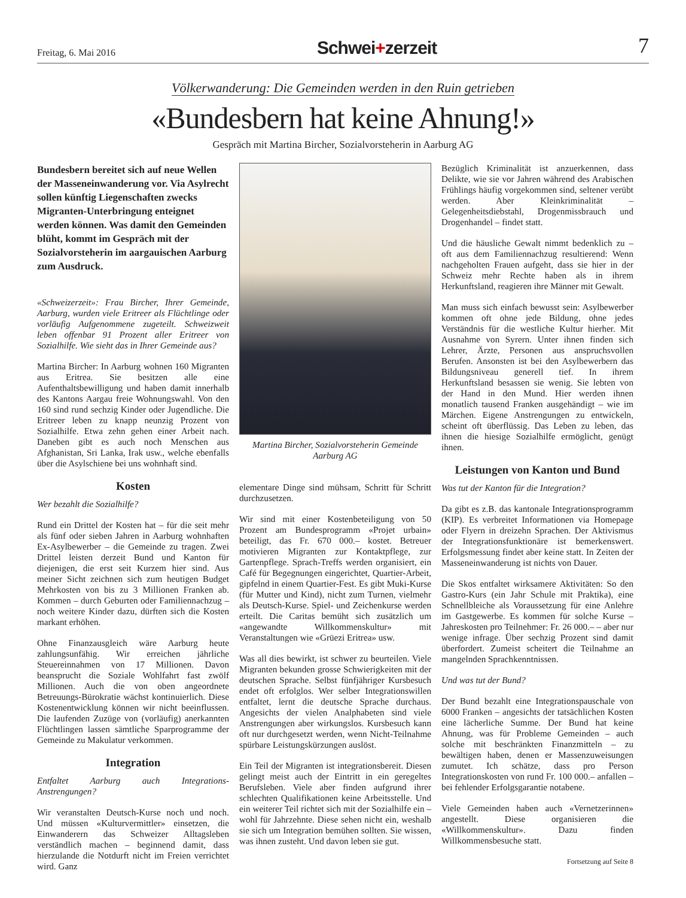Freitag, 6. Mai 2016
Schwei+zerzeit
7
Völkerwanderung: Die Gemeinden werden in den Ruin getrieben
«Bundesbern hat keine Ahnung!»
Gespräch mit Martina Bircher, Sozialvorsteherin in Aarburg AG
Bundesbern bereitet sich auf neue Wellen der Masseneinwanderung vor. Via Asylrecht sollen künftig Liegenschaften zwecks Migranten-Unterbringung enteignet werden können. Was damit den Gemeinden blüht, kommt im Gespräch mit der Sozialvorsteherin im aargauischen Aarburg zum Ausdruck.
«Schweizerzeit»: Frau Bircher, Ihrer Gemeinde, Aarburg, wurden viele Eritreer als Flüchtlinge oder vorläufig Aufgenommene zugeteilt. Schweizweit leben offenbar 91 Prozent aller Eritreer von Sozialhilfe. Wie sieht das in Ihrer Gemeinde aus?
Martina Bircher: In Aarburg wohnen 160 Migranten aus Eritrea. Sie besitzen alle eine Aufenthaltsbewilligung und haben damit innerhalb des Kantons Aargau freie Wohnungswahl. Von den 160 sind rund sechzig Kinder oder Jugendliche. Die Eritreer leben zu knapp neunzig Prozent von Sozialhilfe. Etwa zehn gehen einer Arbeit nach. Daneben gibt es auch noch Menschen aus Afghanistan, Sri Lanka, Irak usw., welche ebenfalls über die Asylschiene bei uns wohnhaft sind.
Kosten
Wer bezahlt die Sozialhilfe?
Rund ein Drittel der Kosten hat – für die seit mehr als fünf oder sieben Jahren in Aarburg wohnhaften Ex-Asylbewerber – die Gemeinde zu tragen. Zwei Drittel leisten derzeit Bund und Kanton für diejenigen, die erst seit Kurzem hier sind. Aus meiner Sicht zeichnen sich zum heutigen Budget Mehrkosten von bis zu 3 Millionen Franken ab. Kommen – durch Geburten oder Familiennachzug – noch weitere Kinder dazu, dürften sich die Kosten markant erhöhen.
Ohne Finanzausgleich wäre Aarburg heute zahlungsunfähig. Wir erreichen jährliche Steuereinnahmen von 17 Millionen. Davon beansprucht die Soziale Wohlfahrt fast zwölf Millionen. Auch die von oben angeordnete Betreuungs-Bürokratie wächst kontinuierlich. Diese Kostenentwicklung können wir nicht beeinflussen. Die laufenden Zuzüge von (vorläufig) anerkannten Flüchtlingen lassen sämtliche Sparprogramme der Gemeinde zu Makulatur verkommen.
Integration
Entfaltet Aarburg auch Integrations-Anstrengungen?
Wir veranstalten Deutsch-Kurse noch und noch. Und müssen «Kulturvermittler» einsetzen, die Einwanderern das Schweizer Alltagsleben verständlich machen – beginnend damit, dass hierzulande die Notdurft nicht im Freien verrichtet wird. Ganz
Martina Bircher, Sozialvorsteherin Gemeinde Aarburg AG
elementare Dinge sind mühsam, Schritt für Schritt durchzusetzen.
Wir sind mit einer Kostenbeteiligung von 50 Prozent am Bundesprogramm «Projet urbain» beteiligt, das Fr. 670 000.– kostet. Betreuer motivieren Migranten zur Kontaktpflege, zur Gartenpflege. Sprach-Treffs werden organisiert, ein Café für Begegnungen eingerichtet, Quartier-Arbeit, gipfelnd in einem Quartier-Fest. Es gibt Muki-Kurse (für Mutter und Kind), nicht zum Turnen, vielmehr als Deutsch-Kurse. Spiel- und Zeichenkurse werden erteilt. Die Caritas bemüht sich zusätzlich um «angewandte Willkommenskultur» mit Veranstaltungen wie «Grüezi Eritrea» usw.
Was all dies bewirkt, ist schwer zu beurteilen. Viele Migranten bekunden grosse Schwierigkeiten mit der deutschen Sprache. Selbst fünfjähriger Kursbesuch endet oft erfolglos. Wer selber Integrationswillen entfaltet, lernt die deutsche Sprache durchaus. Angesichts der vielen Analphabeten sind viele Anstrengungen aber wirkungslos. Kursbesuch kann oft nur durchgesetzt werden, wenn Nicht-Teilnahme spürbare Leistungskürzungen auslöst.
Ein Teil der Migranten ist integrationsbereit. Diesen gelingt meist auch der Eintritt in ein geregeltes Berufsleben. Viele aber finden aufgrund ihrer schlechten Qualifikationen keine Arbeitsstelle. Und ein weiterer Teil richtet sich mit der Sozialhilfe ein – wohl für Jahrzehnte. Diese sehen nicht ein, weshalb sie sich um Integration bemühen sollten. Sie wissen, was ihnen zusteht. Und davon leben sie gut.
Bezüglich Kriminalität ist anzuerkennen, dass Delikte, wie sie vor Jahren während des Arabischen Frühlings häufig vorgekommen sind, seltener verübt werden. Aber Kleinkriminalität – Gelegenheitsdiebstahl, Drogenmissbrauch und Drogenhandel – findet statt.
Und die häusliche Gewalt nimmt bedenklich zu – oft aus dem Familiennachzug resultierend: Wenn nachgeholten Frauen aufgeht, dass sie hier in der Schweiz mehr Rechte haben als in ihrem Herkunftsland, reagieren ihre Männer mit Gewalt.
Man muss sich einfach bewusst sein: Asylbewerber kommen oft ohne jede Bildung, ohne jedes Verständnis für die westliche Kultur hierher. Mit Ausnahme von Syrern. Unter ihnen finden sich Lehrer, Ärzte, Personen aus anspruchsvollen Berufen. Ansonsten ist bei den Asylbewerbern das Bildungsniveau generell tief. In ihrem Herkunftsland besassen sie wenig. Sie lebten von der Hand in den Mund. Hier werden ihnen monatlich tausend Franken ausgehändigt – wie im Märchen. Eigene Anstrengungen zu entwickeln, scheint oft überflüssig. Das Leben zu leben, das ihnen die hiesige Sozialhilfe ermöglicht, genügt ihnen.
Leistungen von Kanton und Bund
Was tut der Kanton für die Integration?
Da gibt es z.B. das kantonale Integrationsprogramm (KIP). Es verbreitet Informationen via Homepage oder Flyern in dreizehn Sprachen. Der Aktivismus der Integrationsfunktionäre ist bemerkenswert. Erfolgsmessung findet aber keine statt. In Zeiten der Masseneinwanderung ist nichts von Dauer.
Die Skos entfaltet wirksamere Aktivitäten: So den Gastro-Kurs (ein Jahr Schule mit Praktika), eine Schnellbleiche als Voraussetzung für eine Anlehre im Gastgewerbe. Es kommen für solche Kurse – Jahreskosten pro Teilnehmer: Fr. 26 000.– – aber nur wenige infrage. Über sechzig Prozent sind damit überfordert. Zumeist scheitert die Teilnahme an mangelnden Sprachkenntnissen.
Und was tut der Bund?
Der Bund bezahlt eine Integrationspauschale von 6000 Franken – angesichts der tatsächlichen Kosten eine lächerliche Summe. Der Bund hat keine Ahnung, was für Probleme Gemeinden – auch solche mit beschränkten Finanzmitteln – zu bewältigen haben, denen er Massenzuweisungen zumutet. Ich schätze, dass pro Person Integrationskosten von rund Fr. 100 000.– anfallen – bei fehlender Erfolgsgarantie notabene.
Viele Gemeinden haben auch «Vernetzerinnen» angestellt. Diese organisieren die «Willkommenskultur». Dazu finden Willkommensbesuche statt.
Fortsetzung auf Seite 8